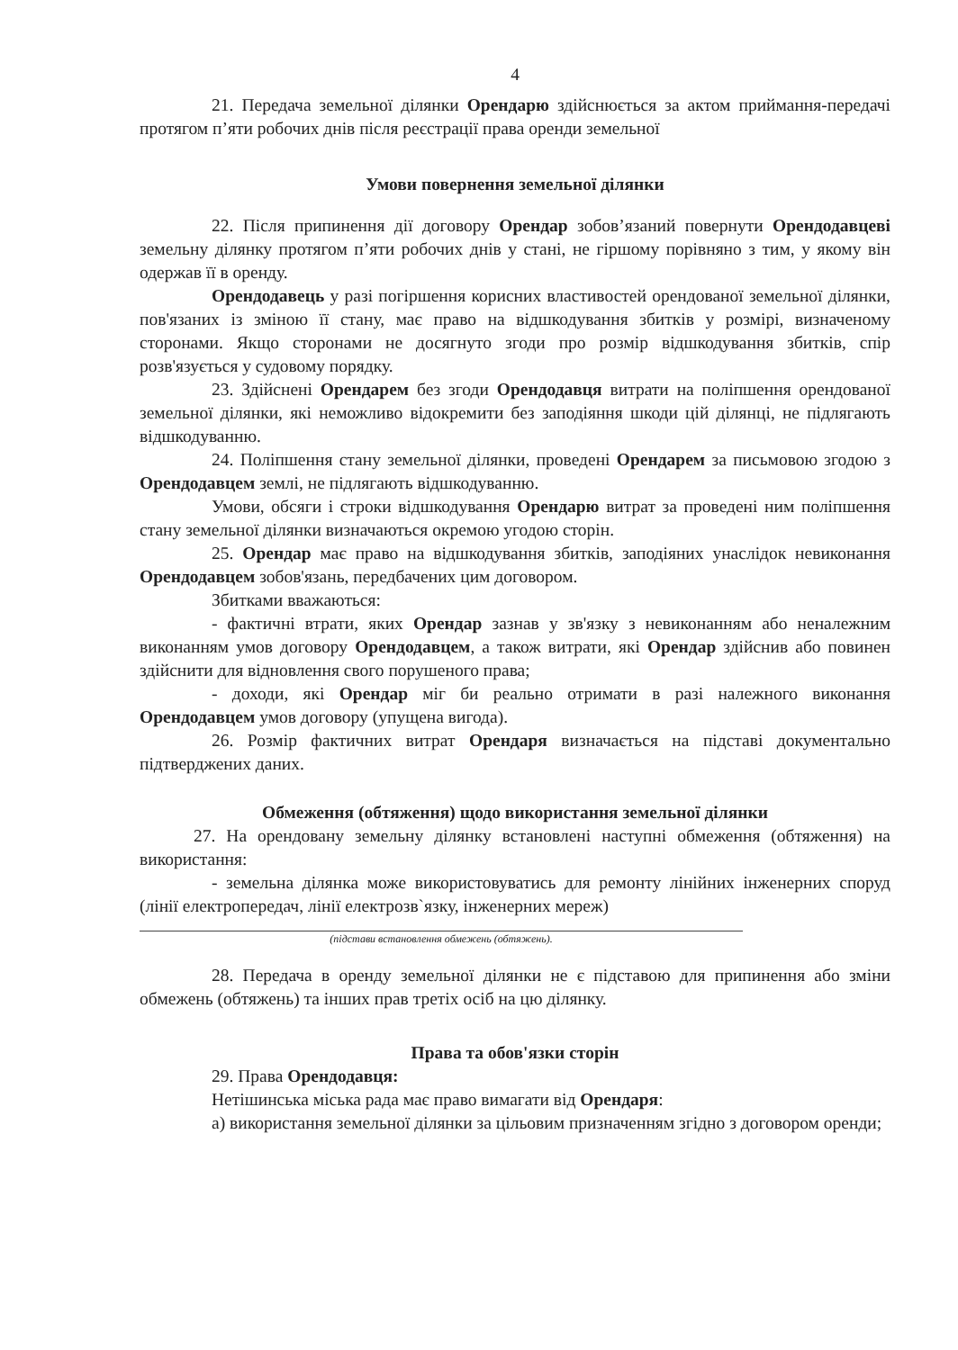4
21. Передача земельної ділянки Орендарю здійснюється за актом приймання-передачі протягом п’яти робочих днів після реєстрації права оренди земельної
Умови повернення земельної ділянки
22. Після припинення дії договору Орендар зобов’язаний повернути Орендодавцеві земельну ділянку протягом п’яти робочих днів у стані, не гіршому порівняно з тим, у якому він одержав її в оренду.
Орендодавець у разі погіршення корисних властивостей орендованої земельної ділянки, пов'язаних із зміною її стану, має право на відшкодування збитків у розмірі, визначеному сторонами. Якщо сторонами не досягнуто згоди про розмір відшкодування збитків, спір розв'язується у судовому порядку.
23. Здійснені Орендарем без згоди Орендодавця витрати на поліпшення орендованої земельної ділянки, які неможливо відокремити без заподіяння шкоди цій ділянці, не підлягають відшкодуванню.
24. Поліпшення стану земельної ділянки, проведені Орендарем за письмовою згодою з Орендодавцем землі, не підлягають відшкодуванню.
Умови, обсяги і строки відшкодування Орендарю витрат за проведені ним поліпшення стану земельної ділянки визначаються окремою угодою сторін.
25. Орендар має право на відшкодування збитків, заподіяних унаслідок невиконання Орендодавцем зобов'язань, передбачених цим договором.
Збитками вважаються:
- фактичні втрати, яких Орендар зазнав у зв'язку з невиконанням або неналежним виконанням умов договору Орендодавцем, а також витрати, які Орендар здійснив або повинен здійснити для відновлення свого порушеного права;
- доходи, які Орендар міг би реально отримати в разі належного виконання Орендодавцем умов договору (упущена вигода).
26. Розмір фактичних витрат Орендаря визначається на підставі документально підтверджених даних.
Обмеження (обтяження) щодо використання земельної ділянки
27. На орендовану земельну ділянку встановлені наступні обмеження (обтяження) на використання:
- земельна ділянка може використовуватись для ремонту лінійних інженерних споруд (лінії електропередач, лінії електрозв`язку, інженерних мереж)
(підстави встановлення обмежень (обтяжень).
28. Передача в оренду земельної ділянки не є підставою для припинення або зміни обмежень (обтяжень) та інших прав третіх осіб на цю ділянку.
Права та обов'язки сторін
29. Права Орендодавця:
Нетішинська міська рада має право вимагати від Орендаря:
а) використання земельної ділянки за цільовим призначенням згідно з договором оренди;